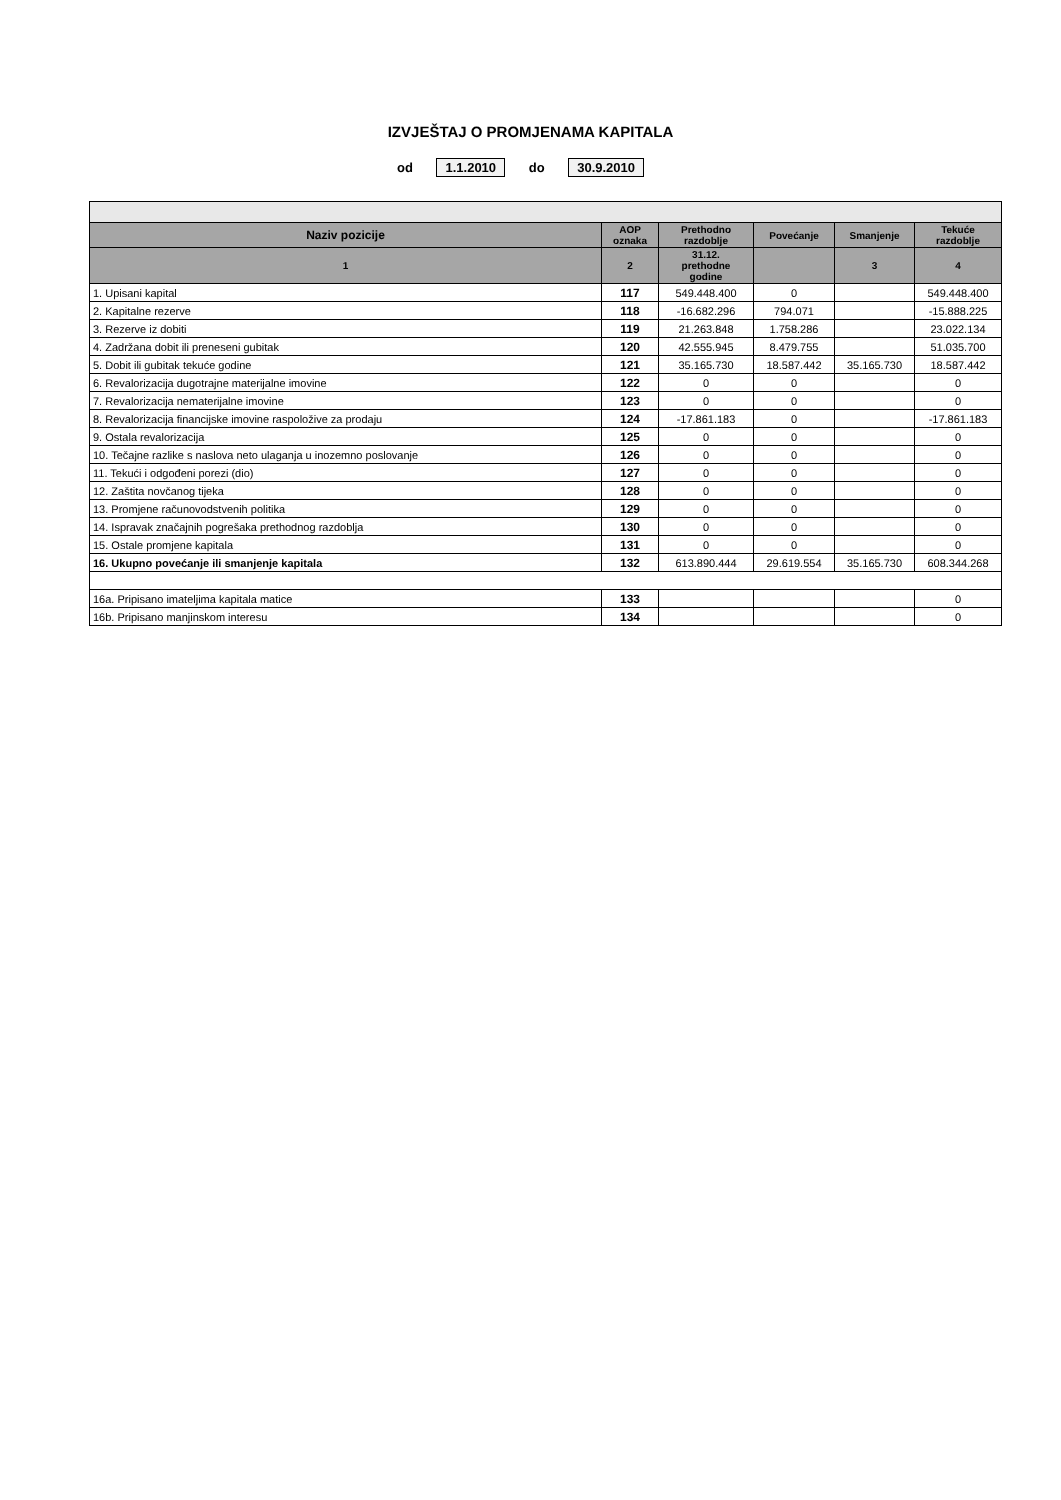IZVJEŠTAJ O PROMJENAMA KAPITALA
od 1.1.2010 do 30.9.2010
| Naziv pozicije | AOP oznaka | Prethodno razdoblje | Povećanje | Smanjenje | Tekuće razdoblje |
| --- | --- | --- | --- | --- | --- |
| 1 | 2 | 31.12. prethodne godine | | 3 | 4 |
| 1. Upisani kapital | 117 | 549.448.400 | 0 | | 549.448.400 |
| 2. Kapitalne rezerve | 118 | -16.682.296 | 794.071 | | -15.888.225 |
| 3. Rezerve iz dobiti | 119 | 21.263.848 | 1.758.286 | | 23.022.134 |
| 4. Zadržana dobit ili preneseni gubitak | 120 | 42.555.945 | 8.479.755 | | 51.035.700 |
| 5. Dobit ili gubitak tekuće godine | 121 | 35.165.730 | 18.587.442 | 35.165.730 | 18.587.442 |
| 6. Revalorizacija dugotrajne materijalne imovine | 122 | 0 | 0 | | 0 |
| 7. Revalorizacija nematerijalne imovine | 123 | 0 | 0 | | 0 |
| 8. Revalorizacija financijske imovine raspoložive za prodaju | 124 | -17.861.183 | 0 | | -17.861.183 |
| 9. Ostala revalorizacija | 125 | 0 | 0 | | 0 |
| 10. Tečajne razlike s naslova neto ulaganja u inozemno poslovanje | 126 | 0 | 0 | | 0 |
| 11. Tekući i odgođeni porezi (dio) | 127 | 0 | 0 | | 0 |
| 12. Zaštita novčanog tijeka | 128 | 0 | 0 | | 0 |
| 13. Promjene računovodstvenih politika | 129 | 0 | 0 | | 0 |
| 14. Ispravak značajnih pogrešaka prethodnog razdoblja | 130 | 0 | 0 | | 0 |
| 15. Ostale promjene kapitala | 131 | 0 | 0 | | 0 |
| 16. Ukupno povećanje ili smanjenje kapitala | 132 | 613.890.444 | 29.619.554 | 35.165.730 | 608.344.268 |
| 16a. Pripisano imateljima kapitala matice | 133 | | | | 0 |
| 16b. Pripisano manjinskom interesu | 134 | | | | 0 |